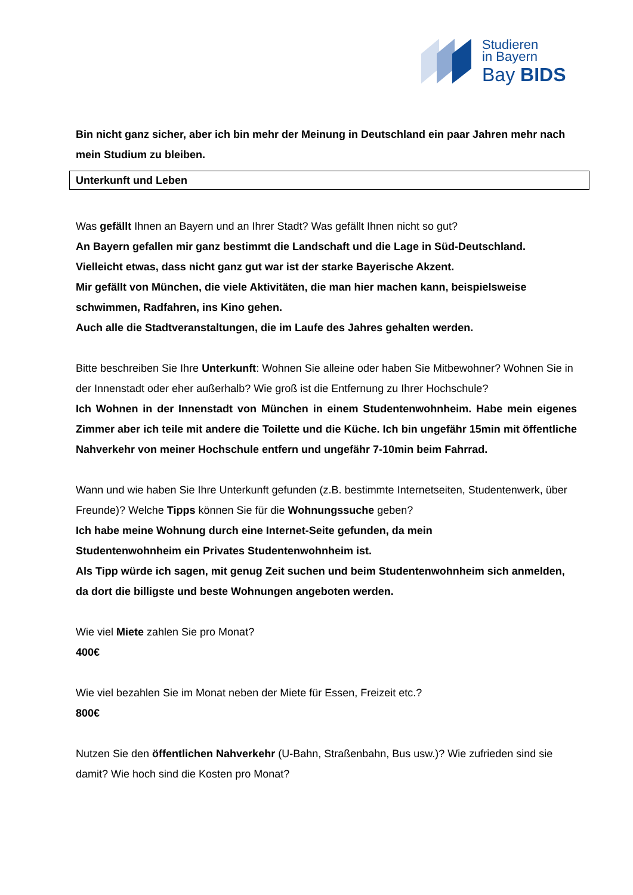Studieren
in Bayern
Bay BIDS
Bin nicht ganz sicher, aber ich bin mehr der Meinung in Deutschland ein paar Jahren mehr nach mein Studium zu bleiben.
Unterkunft und Leben
Was gefällt Ihnen an Bayern und an Ihrer Stadt? Was gefällt Ihnen nicht so gut?
An Bayern gefallen mir ganz bestimmt die Landschaft und die Lage in Süd-Deutschland.
Vielleicht etwas, dass nicht ganz gut war ist der starke Bayerische Akzent.
Mir gefällt von München, die viele Aktivitäten, die man hier machen kann, beispielsweise schwimmen, Radfahren, ins Kino gehen.
Auch alle die Stadtveranstaltungen, die im Laufe des Jahres gehalten werden.
Bitte beschreiben Sie Ihre Unterkunft: Wohnen Sie alleine oder haben Sie Mitbewohner? Wohnen Sie in der Innenstadt oder eher außerhalb? Wie groß ist die Entfernung zu Ihrer Hochschule?
Ich Wohnen in der Innenstadt von München in einem Studentenwohnheim. Habe mein eigenes Zimmer aber ich teile mit andere die Toilette und die Küche. Ich bin ungefähr 15min mit öffentliche Nahverkehr von meiner Hochschule entfern und ungefähr 7-10min beim Fahrrad.
Wann und wie haben Sie Ihre Unterkunft gefunden (z.B. bestimmte Internetseiten, Studentenwerk, über Freunde)? Welche Tipps können Sie für die Wohnungssuche geben?
Ich habe meine Wohnung durch eine Internet-Seite gefunden, da mein
Studentenwohnheim ein Privates Studentenwohnheim ist.
Als Tipp würde ich sagen, mit genug Zeit suchen und beim Studentenwohnheim sich anmelden, da dort die billigste und beste Wohnungen angeboten werden.
Wie viel Miete zahlen Sie pro Monat?
400€
Wie viel bezahlen Sie im Monat neben der Miete für Essen, Freizeit etc.?
800€
Nutzen Sie den öffentlichen Nahverkehr (U-Bahn, Straßenbahn, Bus usw.)? Wie zufrieden sind sie damit? Wie hoch sind die Kosten pro Monat?